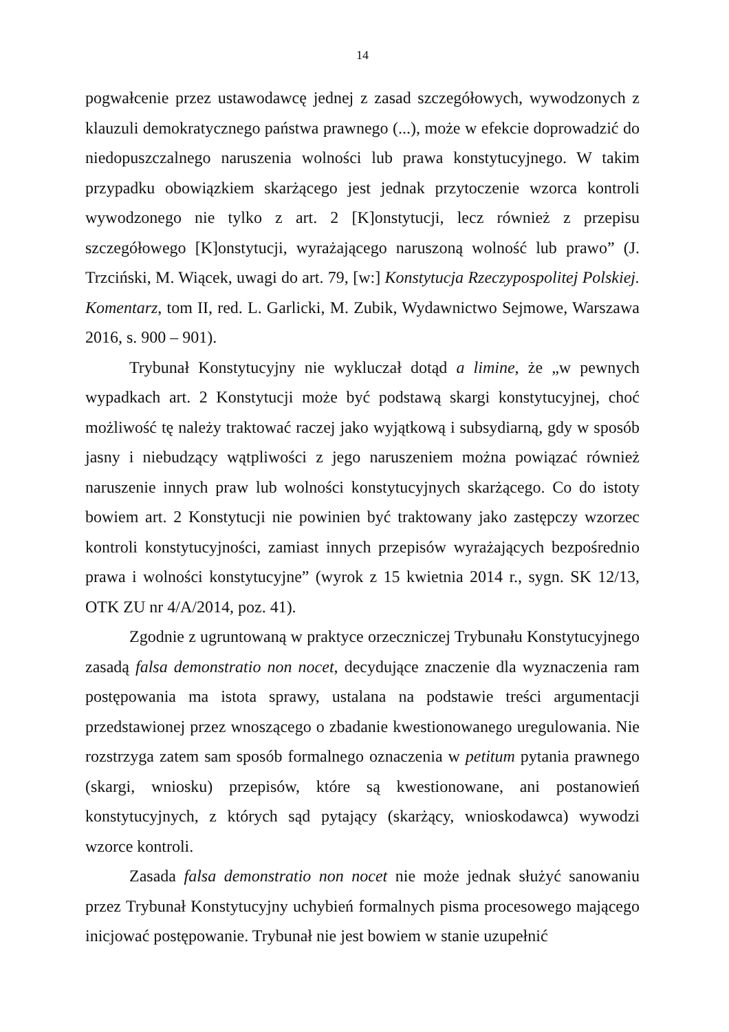14
pogwałcenie przez ustawodawcę jednej z zasad szczegółowych, wywodzonych z klauzuli demokratycznego państwa prawnego (...), może w efekcie doprowadzić do niedopuszczalnego naruszenia wolności lub prawa konstytucyjnego. W takim przypadku obowiązkiem skarżącego jest jednak przytoczenie wzorca kontroli wywodzonego nie tylko z art. 2 [K]onstytucji, lecz również z przepisu szczegółowego [K]onstytucji, wyrażającego naruszoną wolność lub prawo” (J. Trzciński, M. Wiącek, uwagi do art. 79, [w:] Konstytucja Rzeczypospolitej Polskiej. Komentarz, tom II, red. L. Garlicki, M. Zubik, Wydawnictwo Sejmowe, Warszawa 2016, s. 900 – 901).
Trybunał Konstytucyjny nie wykluczał dotąd a limine, że „w pewnych wypadkach art. 2 Konstytucji może być podstawą skargi konstytucyjnej, choć możliwość tę należy traktować raczej jako wyjątkową i subsydiarną, gdy w sposób jasny i niebudzący wątpliwości z jego naruszeniem można powiązać również naruszenie innych praw lub wolności konstytucyjnych skarżącego. Co do istoty bowiem art. 2 Konstytucji nie powinien być traktowany jako zastępczy wzorzec kontroli konstytucyjności, zamiast innych przepisów wyrażających bezpośrednio prawa i wolności konstytucyjne” (wyrok z 15 kwietnia 2014 r., sygn. SK 12/13, OTK ZU nr 4/A/2014, poz. 41).
Zgodnie z ugruntowaną w praktyce orzeczniczej Trybunału Konstytucyjnego zasadą falsa demonstratio non nocet, decydujące znaczenie dla wyznaczenia ram postępowania ma istota sprawy, ustalana na podstawie treści argumentacji przedstawionej przez wnoszącego o zbadanie kwestionowanego uregulowania. Nie rozstrzyga zatem sam sposób formalnego oznaczenia w petitum pytania prawnego (skargi, wniosku) przepisów, które są kwestionowane, ani postanowień konstytucyjnych, z których sąd pytający (skarżący, wnioskodawca) wywodzi wzorce kontroli.
Zasada falsa demonstratio non nocet nie może jednak służyć sanowaniu przez Trybunał Konstytucyjny uchybień formalnych pisma procesowego mającego inicjować postępowanie. Trybunał nie jest bowiem w stanie uzupełnić